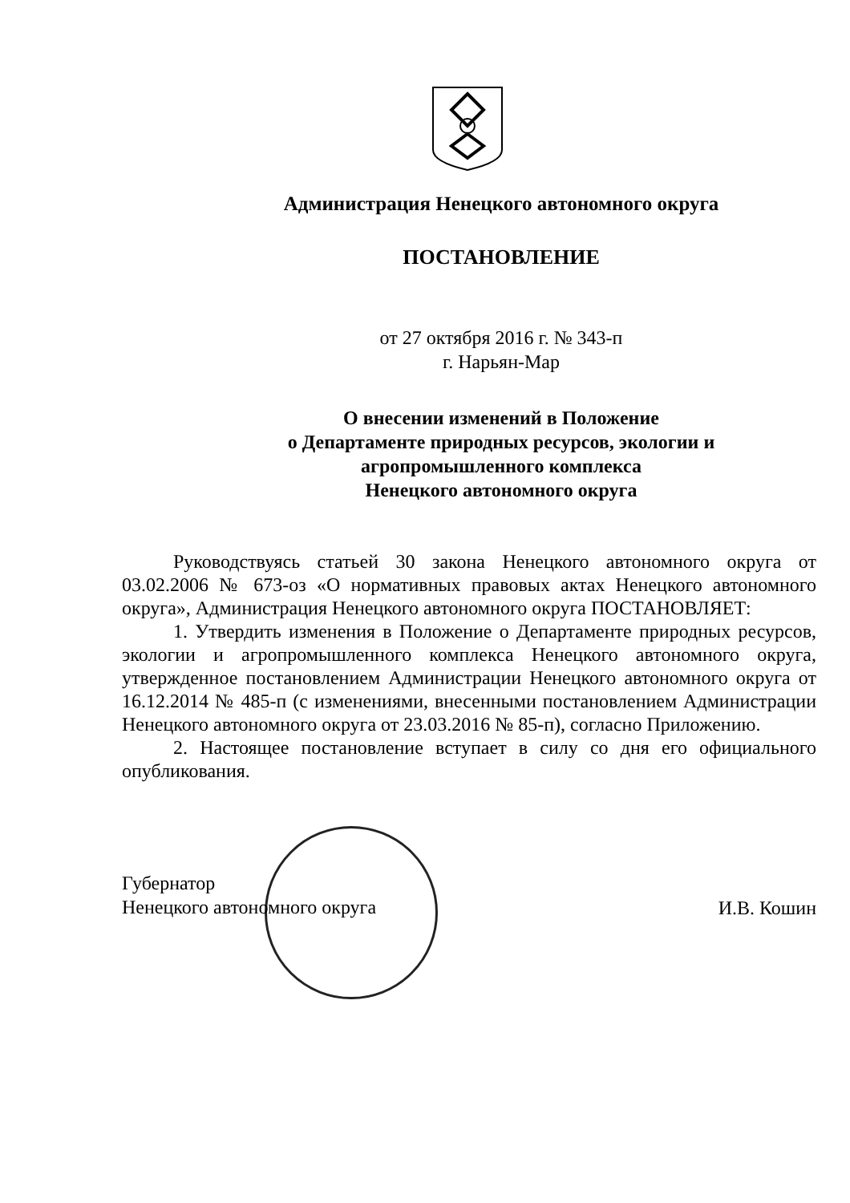Администрация Ненецкого автономного округа
ПОСТАНОВЛЕНИЕ
от 27 октября 2016 г. № 343-п
г. Нарьян-Мар
О внесении изменений в Положение
о Департаменте природных ресурсов, экологии и
агропромышленного комплекса
Ненецкого автономного округа
Руководствуясь статьей 30 закона Ненецкого автономного округа от 03.02.2006 № 673-оз «О нормативных правовых актах Ненецкого автономного округа», Администрация Ненецкого автономного округа ПОСТАНОВЛЯЕТ:
1. Утвердить изменения в Положение о Департаменте природных ресурсов, экологии и агропромышленного комплекса Ненецкого автономного округа, утвержденное постановлением Администрации Ненецкого автономного округа от 16.12.2014 № 485-п (с изменениями, внесенными постановлением Администрации Ненецкого автономного округа от 23.03.2016 № 85-п), согласно Приложению.
2. Настоящее постановление вступает в силу со дня его официального опубликования.
Губернатор
Ненецкого автономного округа
И.В. Кошин